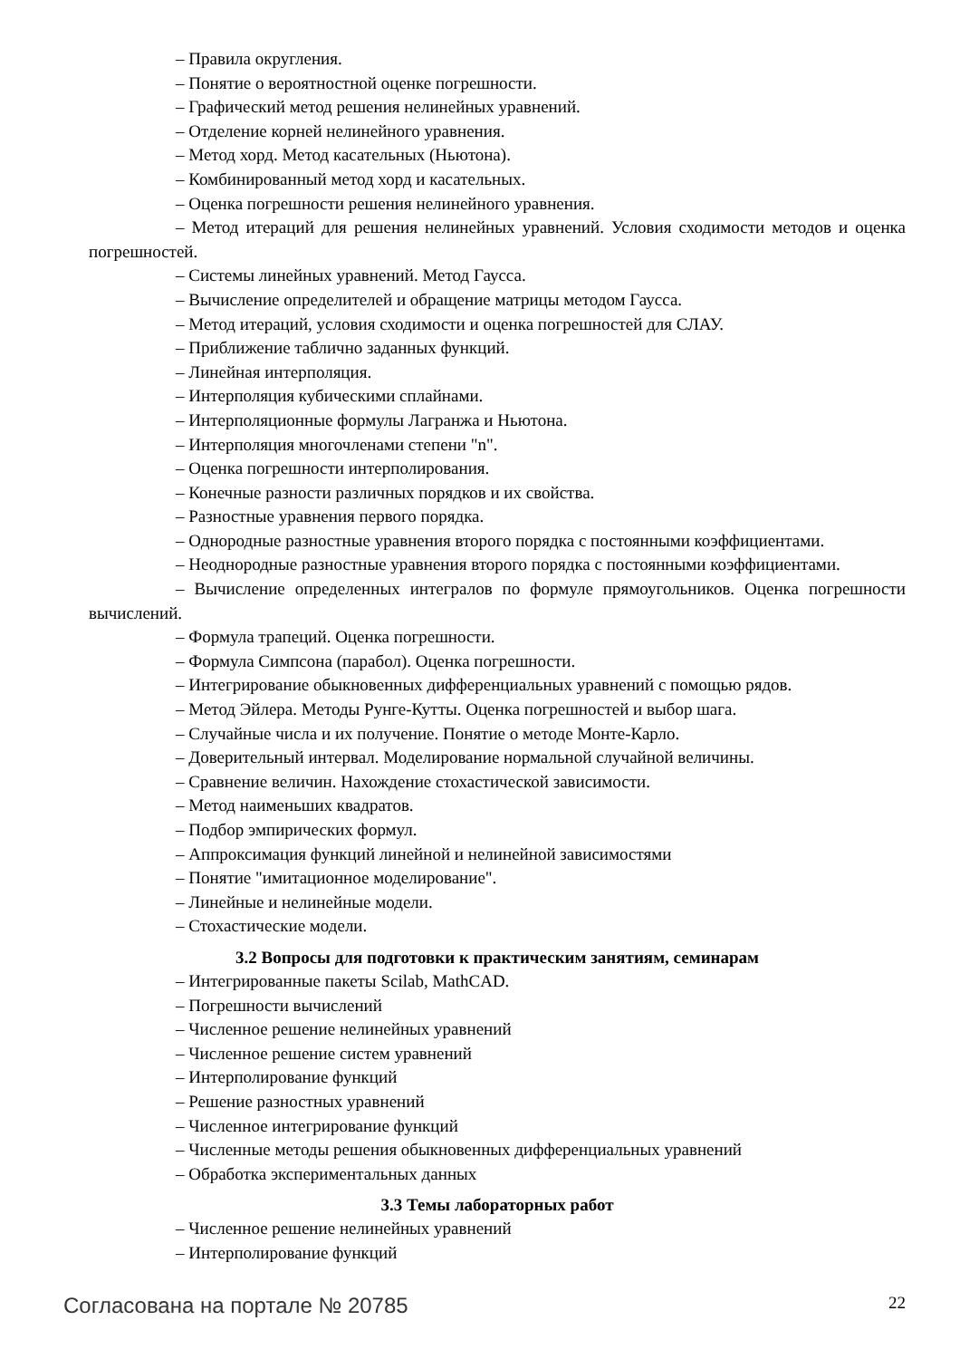– Правила округления.
– Понятие о вероятностной оценке погрешности.
– Графический метод решения нелинейных уравнений.
– Отделение корней нелинейного уравнения.
– Метод хорд. Метод касательных (Ньютона).
– Комбинированный метод хорд и касательных.
– Оценка погрешности решения нелинейного уравнения.
– Метод итераций для решения нелинейных уравнений. Условия сходимости методов и оценка погрешностей.
– Системы линейных уравнений. Метод Гаусса.
– Вычисление определителей и обращение матрицы методом Гаусса.
– Метод итераций, условия сходимости и оценка погрешностей для СЛАУ.
– Приближение таблично заданных функций.
– Линейная интерполяция.
– Интерполяция кубическими сплайнами.
– Интерполяционные формулы Лагранжа и Ньютона.
– Интерполяция многочленами степени "n".
– Оценка погрешности интерполирования.
– Конечные разности различных порядков и их свойства.
– Разностные уравнения первого порядка.
– Однородные разностные уравнения второго порядка с постоянными коэффициентами.
– Неоднородные разностные уравнения второго порядка с постоянными коэффициентами.
– Вычисление определенных интегралов по формуле прямоугольников. Оценка погрешности вычислений.
– Формула трапеций. Оценка погрешности.
– Формула Симпсона (парабол). Оценка погрешности.
– Интегрирование обыкновенных дифференциальных уравнений с помощью рядов.
– Метод Эйлера. Методы Рунге-Кутты. Оценка погрешностей и выбор шага.
– Случайные числа и их получение. Понятие о методе Монте-Карло.
– Доверительный интервал. Моделирование нормальной случайной величины.
– Сравнение величин. Нахождение стохастической зависимости.
– Метод наименьших квадратов.
– Подбор эмпирических формул.
– Аппроксимация функций линейной и нелинейной зависимостями
– Понятие "имитационное моделирование".
– Линейные и нелинейные модели.
– Стохастические модели.
3.2 Вопросы для подготовки к практическим занятиям, семинарам
– Интегрированные пакеты Scilab, MathCAD.
– Погрешности вычислений
– Численное решение нелинейных уравнений
– Численное решение систем уравнений
– Интерполирование функций
– Решение разностных уравнений
– Численное интегрирование функций
– Численные методы решения обыкновенных дифференциальных уравнений
– Обработка экспериментальных данных
3.3 Темы лабораторных работ
– Численное решение нелинейных уравнений
– Интерполирование функций
Согласована на портале № 20785 22